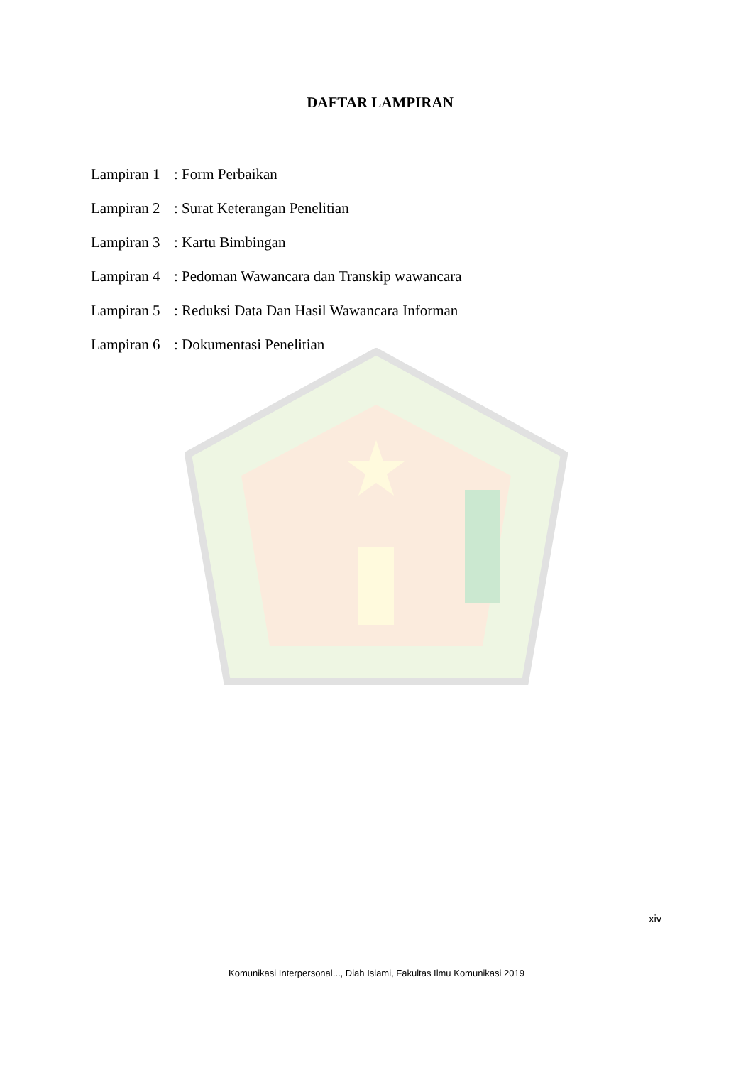DAFTAR LAMPIRAN
Lampiran 1: Form Perbaikan
Lampiran 2: Surat Keterangan Penelitian
Lampiran 3: Kartu Bimbingan
Lampiran 4: Pedoman Wawancara dan Transkip wawancara
Lampiran 5: Reduksi Data Dan Hasil Wawancara Informan
Lampiran 6: Dokumentasi Penelitian
xiv
Komunikasi Interpersonal..., Diah Islami, Fakultas Ilmu Komunikasi 2019